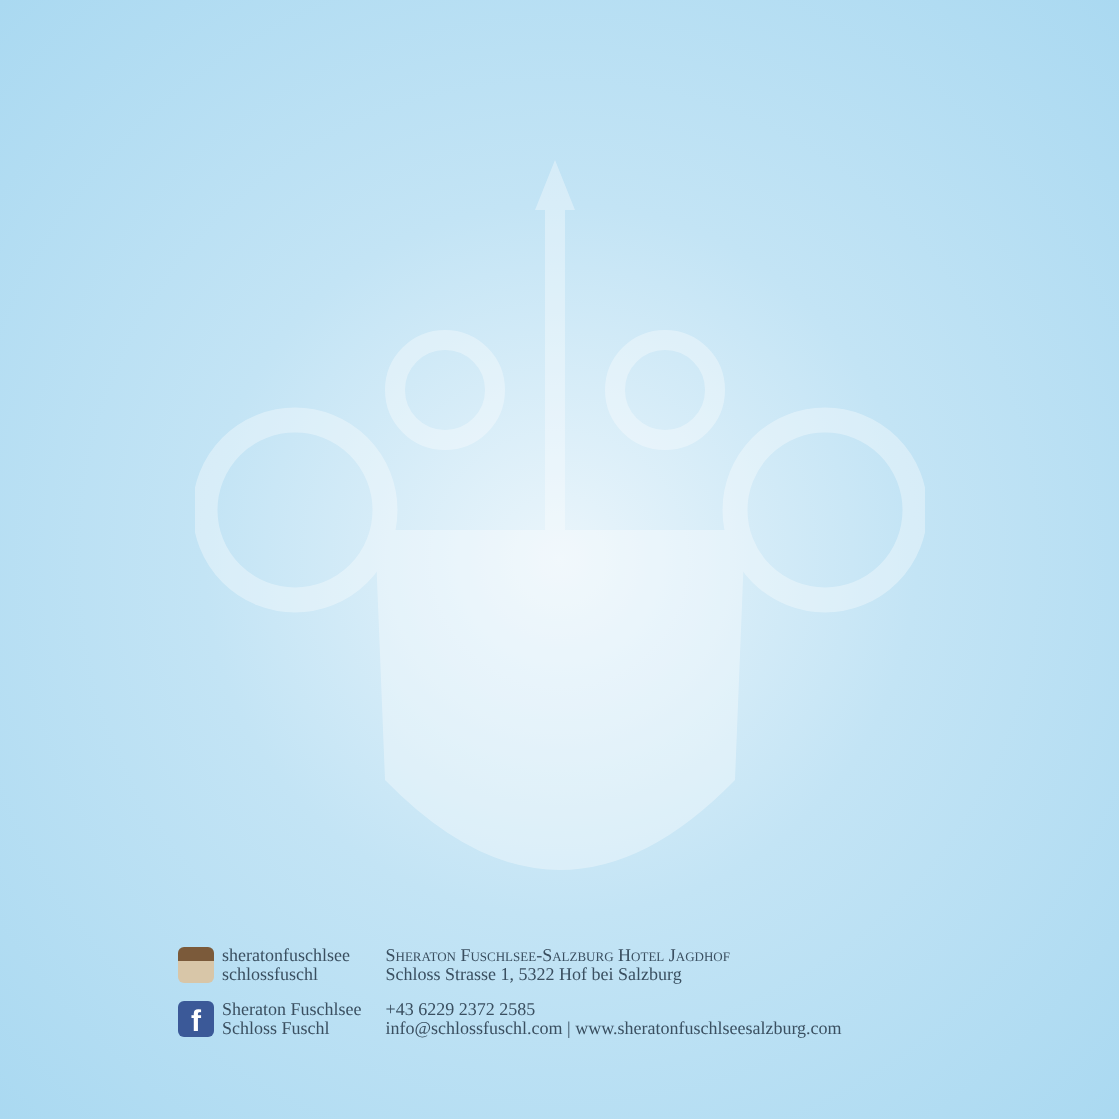sheratonfuschlsee
schlossfuschl
f
Sheraton Fuschlsee
Schloss Fuschl
Sheraton Fuschlsee-Salzburg Hotel Jagdhof
Schloss Strasse 1, 5322 Hof bei Salzburg
+43 6229 2372 2585
info@schlossfuschl.com | www.sheratonfuschlseesalzburg.com